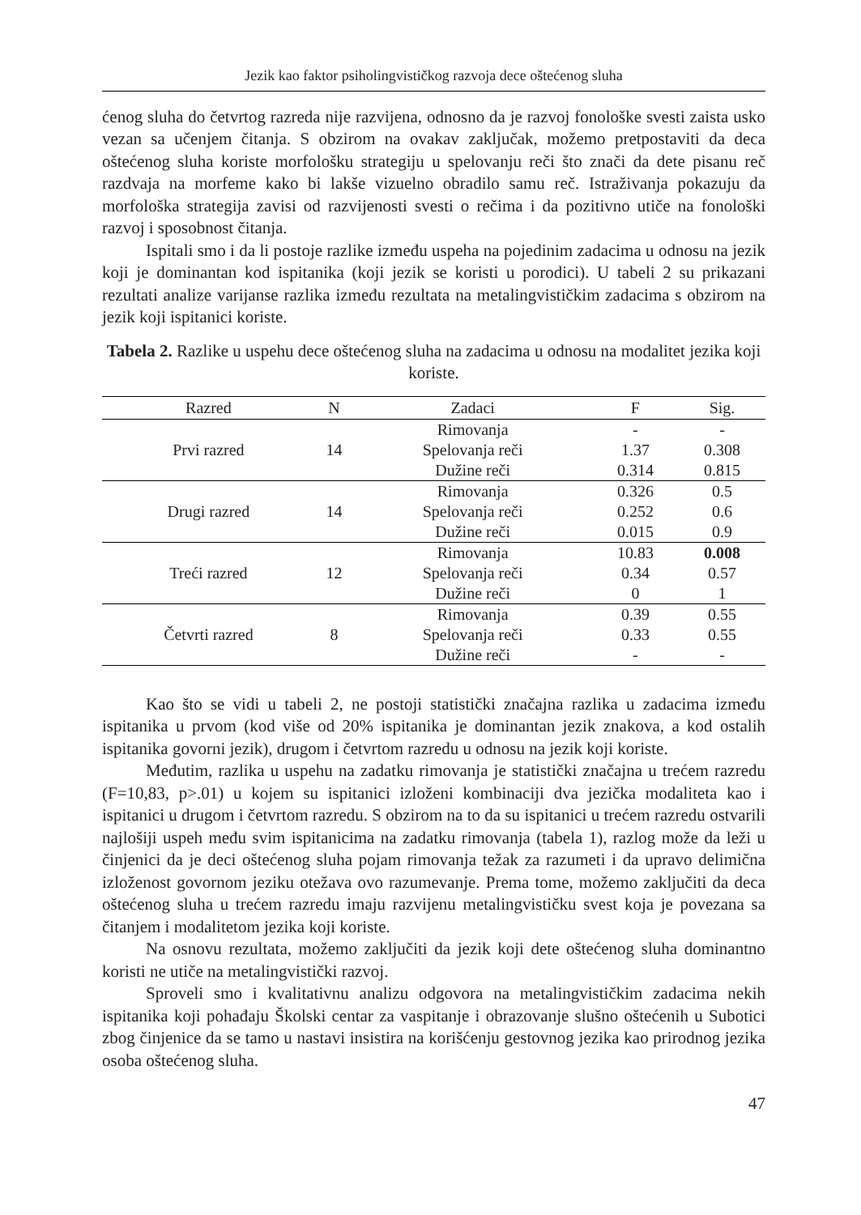Jezik kao faktor psiholingvističkog razvoja dece oštećenog sluha
ćenog sluha do četvrtog razreda nije razvijena, odnosno da je razvoj fonološke svesti zaista usko vezan sa učenjem čitanja. S obzirom na ovakav zaključak, možemo pretpostaviti da deca oštećenog sluha koriste morfološku strategiju u spelovanju reči što znači da dete pisanu reč razdvaja na morfeme kako bi lakše vizuelno obradilo samu reč. Istraživanja pokazuju da morfološka strategija zavisi od razvijenosti svesti o rečima i da pozitivno utiče na fonološki razvoj i sposobnost čitanja.
Ispitali smo i da li postoje razlike između uspeha na pojedinim zadacima u odnosu na jezik koji je dominantan kod ispitanika (koji jezik se koristi u porodici). U tabeli 2 su prikazani rezultati analize varijanse razlika između rezultata na metalingvističkim zadacima s obzirom na jezik koji ispitanici koriste.
Tabela 2. Razlike u uspehu dece oštećenog sluha na zadacima u odnosu na modalitet jezika koji koriste.
| Razred | N | Zadaci | F | Sig. |
| --- | --- | --- | --- | --- |
| Prvi razred | 14 | Rimovanja | - | - |
| | | Spelovanja reči | 1.37 | 0.308 |
| | | Dužine reči | 0.314 | 0.815 |
| Drugi razred | 14 | Rimovanja | 0.326 | 0.5 |
| | | Spelovanja reči | 0.252 | 0.6 |
| | | Dužine reči | 0.015 | 0.9 |
| Treći razred | 12 | Rimovanja | 10.83 | 0.008 |
| | | Spelovanja reči | 0.34 | 0.57 |
| | | Dužine reči | 0 | 1 |
| Četvrti razred | 8 | Rimovanja | 0.39 | 0.55 |
| | | Spelovanja reči | 0.33 | 0.55 |
| | | Dužine reči | - | - |
Kao što se vidi u tabeli 2, ne postoji statistički značajna razlika u zadacima između ispitanika u prvom (kod više od 20% ispitanika je dominantan jezik znakova, a kod ostalih ispitanika govorni jezik), drugom i četvrtom razredu u odnosu na jezik koji koriste.
Međutim, razlika u uspehu na zadatku rimovanja je statistički značajna u trećem razredu (F=10,83, p>.01) u kojem su ispitanici izloženi kombinaciji dva jezička modaliteta kao i ispitanici u drugom i četvrtom razredu. S obzirom na to da su ispitanici u trećem razredu ostvarili najlošiji uspeh među svim ispitanicima na zadatku rimovanja (tabela 1), razlog može da leži u činjenici da je deci oštećenog sluha pojam rimovanja težak za razumeti i da upravo delimična izloženost govornom jeziku otežava ovo razumevanje. Prema tome, možemo zaključiti da deca oštećenog sluha u trećem razredu imaju razvijenu metalingvističku svest koja je povezana sa čitanjem i modalitetom jezika koji koriste.
Na osnovu rezultata, možemo zaključiti da jezik koji dete oštećenog sluha dominantno koristi ne utiče na metalingvistički razvoj.
Sproveli smo i kvalitativnu analizu odgovora na metalingvističkim zadacima nekih ispitanika koji pohađaju Školski centar za vaspitanje i obrazovanje slušno oštećenih u Subotici zbog činjenice da se tamo u nastavi insistira na korišćenju gestovnog jezika kao prirodnog jezika osoba oštećenog sluha.
47